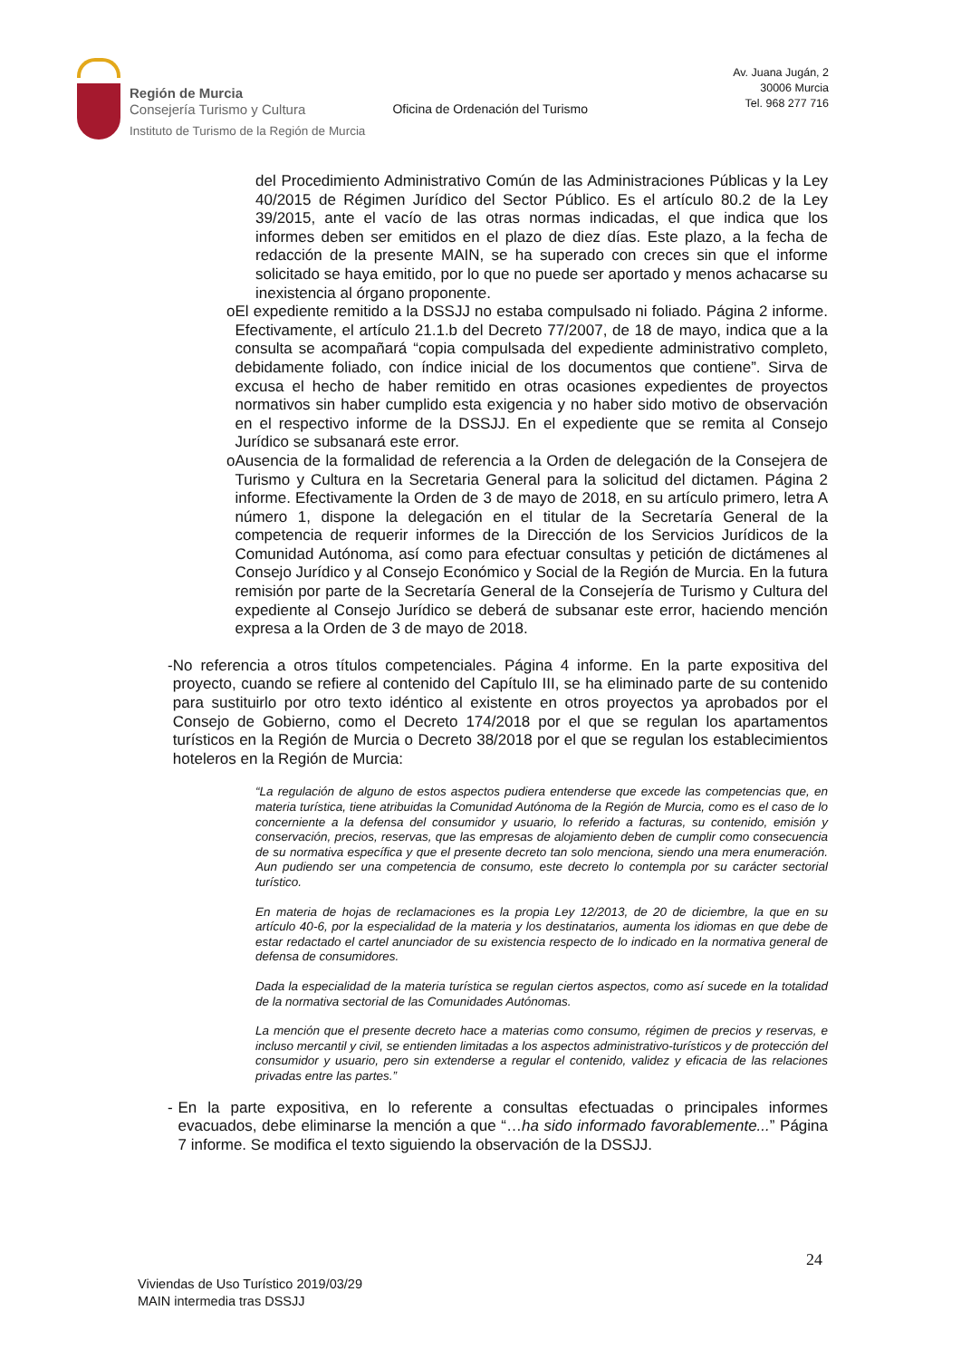Región de Murcia
Consejería Turismo y Cultura
Instituto de Turismo de la Región de Murcia
Oficina de Ordenación del Turismo
Av. Juana Jugán, 2
30006 Murcia
Tel. 968 277 716
del Procedimiento Administrativo Común de las Administraciones Públicas y la Ley 40/2015 de Régimen Jurídico del Sector Público. Es el artículo 80.2 de la Ley 39/2015, ante el vacío de las otras normas indicadas, el que indica que los informes deben ser emitidos en el plazo de diez días. Este plazo, a la fecha de redacción de la presente MAIN, se ha superado con creces sin que el informe solicitado se haya emitido, por lo que no puede ser aportado y menos achacarse su inexistencia al órgano proponente.
o El expediente remitido a la DSSJJ no estaba compulsado ni foliado. Página 2 informe. Efectivamente, el artículo 21.1.b del Decreto 77/2007, de 18 de mayo, indica que a la consulta se acompañará “copia compulsada del expediente administrativo completo, debidamente foliado, con índice inicial de los documentos que contiene”. Sirva de excusa el hecho de haber remitido en otras ocasiones expedientes de proyectos normativos sin haber cumplido esta exigencia y no haber sido motivo de observación en el respectivo informe de la DSSJJ. En el expediente que se remita al Consejo Jurídico se subsanará este error.
o Ausencia de la formalidad de referencia a la Orden de delegación de la Consejera de Turismo y Cultura en la Secretaria General para la solicitud del dictamen. Página 2 informe. Efectivamente la Orden de 3 de mayo de 2018, en su artículo primero, letra A número 1, dispone la delegación en el titular de la Secretaría General de la competencia de requerir informes de la Dirección de los Servicios Jurídicos de la Comunidad Autónoma, así como para efectuar consultas y petición de dictámenes al Consejo Jurídico y al Consejo Económico y Social de la Región de Murcia. En la futura remisión por parte de la Secretaría General de la Consejería de Turismo y Cultura del expediente al Consejo Jurídico se deberá de subsanar este error, haciendo mención expresa a la Orden de 3 de mayo de 2018.
- No referencia a otros títulos competenciales. Página 4 informe. En la parte expositiva del proyecto, cuando se refiere al contenido del Capítulo III, se ha eliminado parte de su contenido para sustituirlo por otro texto idéntico al existente en otros proyectos ya aprobados por el Consejo de Gobierno, como el Decreto 174/2018 por el que se regulan los apartamentos turísticos en la Región de Murcia o Decreto 38/2018 por el que se regulan los establecimientos hoteleros en la Región de Murcia:
“La regulación de alguno de estos aspectos pudiera entenderse que excede las competencias que, en materia turística, tiene atribuidas la Comunidad Autónoma de la Región de Murcia, como es el caso de lo concerniente a la defensa del consumidor y usuario, lo referido a facturas, su contenido, emisión y conservación, precios, reservas, que las empresas de alojamiento deben de cumplir como consecuencia de su normativa específica y que el presente decreto tan solo menciona, siendo una mera enumeración. Aun pudiendo ser una competencia de consumo, este decreto lo contempla por su carácter sectorial turístico.
En materia de hojas de reclamaciones es la propia Ley 12/2013, de 20 de diciembre, la que en su artículo 40-6, por la especialidad de la materia y los destinatarios, aumenta los idiomas en que debe de estar redactado el cartel anunciador de su existencia respecto de lo indicado en la normativa general de defensa de consumidores.
Dada la especialidad de la materia turística se regulan ciertos aspectos, como así sucede en la totalidad de la normativa sectorial de las Comunidades Autónomas.
La mención que el presente decreto hace a materias como consumo, régimen de precios y reservas, e incluso mercantil y civil, se entienden limitadas a los aspectos administrativo-turísticos y de protección del consumidor y usuario, pero sin extenderse a regular el contenido, validez y eficacia de las relaciones privadas entre las partes.”
- En la parte expositiva, en lo referente a consultas efectuadas o principales informes evacuados, debe eliminarse la mención a que “…ha sido informado favorablemente...” Página 7 informe. Se modifica el texto siguiendo la observación de la DSSJJ.
24
Viviendas de Uso Turístico 2019/03/29
MAIN intermedia tras DSSJJ